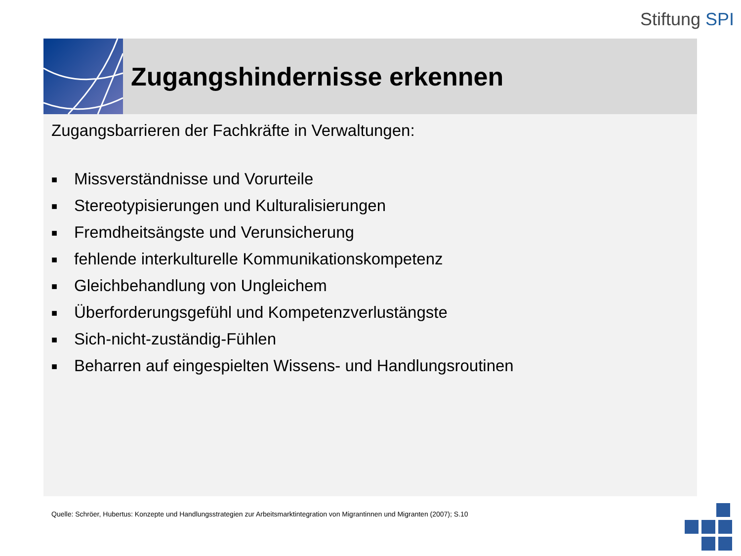Stiftung SPI
Zugangshindernisse erkennen
Zugangsbarrieren der Fachkräfte in Verwaltungen:
■ Missverständnisse und Vorurteile
■ Stereotypisierungen und Kulturalisierungen
■ Fremdheitsängste und Verunsicherung
■ fehlende interkulturelle Kommunikationskompetenz
■ Gleichbehandlung von Ungleichem
■ Überforderungsgefühl und Kompetenzverlustängste
■ Sich-nicht-zuständig-Fühlen
■ Beharren auf eingespielten Wissens- und Handlungsroutinen
Quelle: Schröer, Hubertus: Konzepte und Handlungsstrategien zur Arbeitsmarktintegration von Migrantinnen und Migranten (2007); S.10